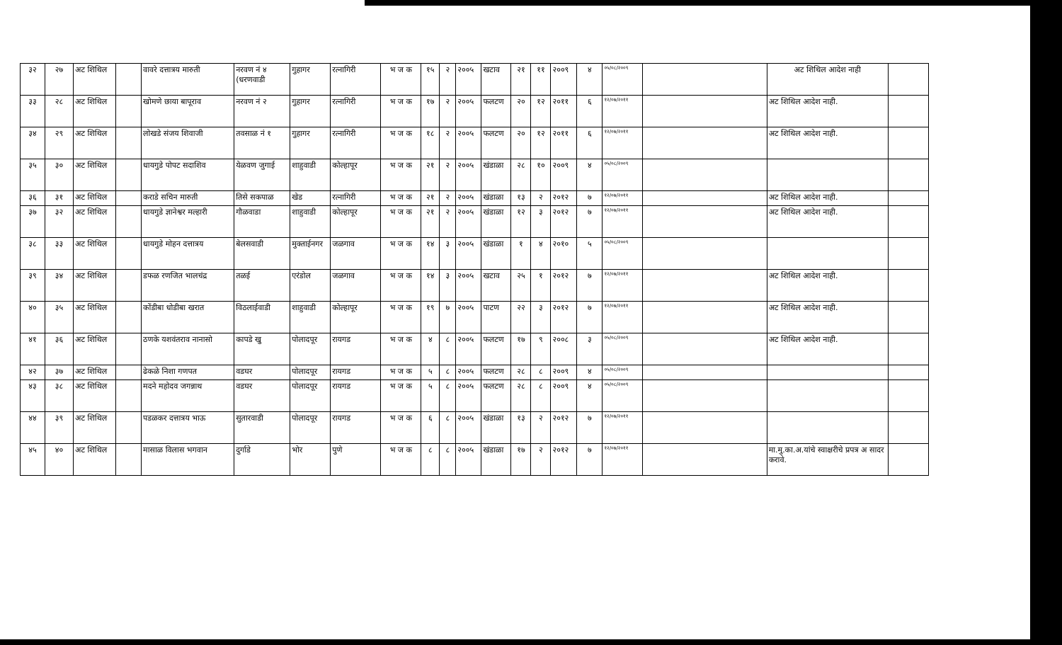| ३२ | २७ | अट शिथिल | | वावरे दत्तात्रय मारुती | नरवण नं ४ (धरणवाडी | गुहागर | रत्नागिरी | भ ज क | १५ | २ | २००५ | खटाव | २१ | ११ | २००९ | ४ | ०५/०८/२००९ | | अट शिथिल आदेश नाही | |
| ३३ | २८ | अट शिथिल | | खोमणे छाया बापूराव | नरवण नं २ | गुहागर | रत्नागिरी | भ ज क | १७ | २ | २००५ | फलटण | २० | १२ | २०११ | ६ | १२/०७/२०११ | | अट शिथिल आदेश नाही. | |
| ३४ | २९ | अट शिथिल | | लोखडे संजय शिवाजी | तवसाळ नं १ | गुहागर | रत्नागिरी | भ ज क | १८ | २ | २००५ | फलटण | २० | १२ | २०११ | ६ | १२/०७/२०११ | | अट शिथिल आदेश नाही. | |
| ३५ | ३० | अट शिथिल | | धायगुडे पोपट सदाशिव | येळवण जुगाई | शाहुवाडी | कोल्हापूर | भ ज क | २१ | २ | २००५ | खंडाळा | २८ | १० | २००९ | ४ | ०५/०८/२००९ | | | |
| ३६ | ३१ | अट शिथिल | | कराडे सचिन मारुती | तिसे सकपाळ | खेड | रत्नागिरी | भ ज क | २१ | २ | २००५ | खंडाळा | १३ | २ | २०१२ | ७ | १२/०७/२०११ | | अट शिथिल आदेश नाही. | |
| ३७ | ३२ | अट शिथिल | | धायगुडे ज्ञानेश्वर मल्हारी | गौळवाडा | शाहुवाडी | कोल्हापूर | भ ज क | २१ | २ | २००५ | खंडाळा | १२ | ३ | २०१२ | ७ | १२/०७/२०११ | | अट शिथिल आदेश नाही. | |
| ३८ | ३३ | अट शिथिल | | धायगुडे मोहन दत्तात्रय | बेलसवाडी | मुक्ताईनगर | जळगाव | भ ज क | १४ | ३ | २००५ | खंडाळा | १ | ४ | २०१० | ५ | ०५/०८/२००९ | | | |
| ३९ | ३४ | अट शिथिल | | डफळ रणजित भालचंद्र | तळई | एरंडोल | जळगाव | भ ज क | १४ | ३ | २००५ | खटाव | २५ | १ | २०१२ | ७ | १२/०७/२०११ | | अट शिथिल आदेश नाही. | |
| ४० | ३५ | अट शिथिल | | कोंडीबा धोडीबा खरात | विठलाईवाडी | शाहुवाडी | कोल्हापूर | भ ज क | १९ | ७ | २००५ | पाटण | २२ | ३ | २०१२ | ७ | १२/०७/२०११ | | अट शिथिल आदेश नाही. | |
| ४१ | ३६ | अट शिथिल | | ठणके यशवंतराव नानासो | कापडे खु | पोलादपूर | रायगड | भ ज क | ४ | ८ | २००५ | फलटण | १७ | ९ | २००८ | ३ | ०५/०८/२००९ | | अट शिथिल आदेश नाही. | |
| ४२ | ३७ | अट शिथिल | | ढेकळे निशा गणपत | वडघर | पोलादपूर | रायगड | भ ज क | ५ | ८ | २००५ | फलटण | २८ | ८ | २००९ | ४ | ०५/०८/२००९ | | | |
| ४३ | ३८ | अट शिथिल | | मदने महोदव जगन्नाथ | वडघर | पोलादपूर | रायगड | भ ज क | ५ | ८ | २००५ | फलटण | २८ | ८ | २००९ | ४ | ०५/०८/२००९ | | | |
| ४४ | ३९ | अट शिथिल | | पडळकर दत्तात्रय भाऊ | सुतारवाडी | पोलादपूर | रायगड | भ ज क | ६ | ८ | २००५ | खंडाळा | १३ | २ | २०१२ | ७ | १२/०७/२०११ | | | |
| ४५ | ४० | अट शिथिल | | मासाळ विलास भगवान | दुर्गाडे | भोर | पुणे | भ ज क | ८ | ८ | २००५ | खंडाळा | १७ | २ | २०१२ | ७ | १२/०७/२०११ | | मा.मु.का.अ.यांचे स्वाक्षरीचे प्रपत्र अ सादर करावे. | |